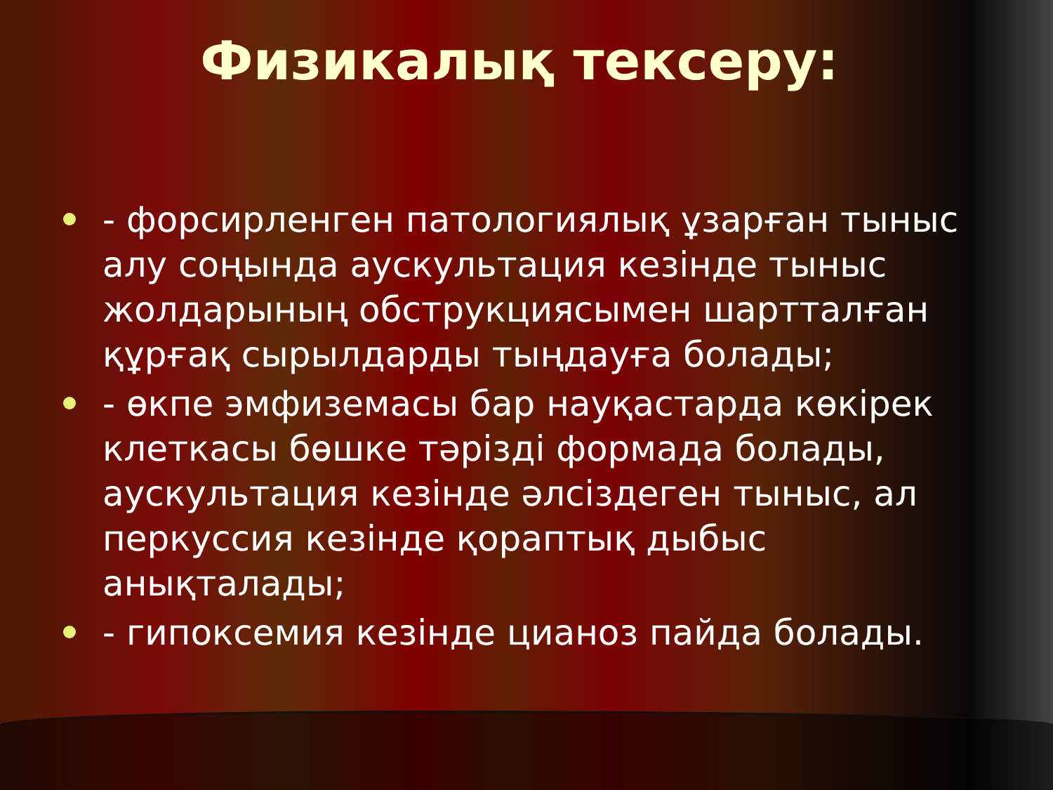Физикалық тексеру:
- форсирленген патологиялық ұзарған тыныс алу соңында аускультация кезінде тыныс жолдарының обструкциясымен шартталған құрғақ сырылдарды тыңдауға болады;
- өкпе эмфиземасы бар науқастарда көкірек клеткасы бөшке тәрізді формада болады, аускультация кезінде әлсіздеген тыныс, ал перкуссия кезінде қораптық дыбыс анықталады;
- гипоксемия кезінде цианоз пайда болады.